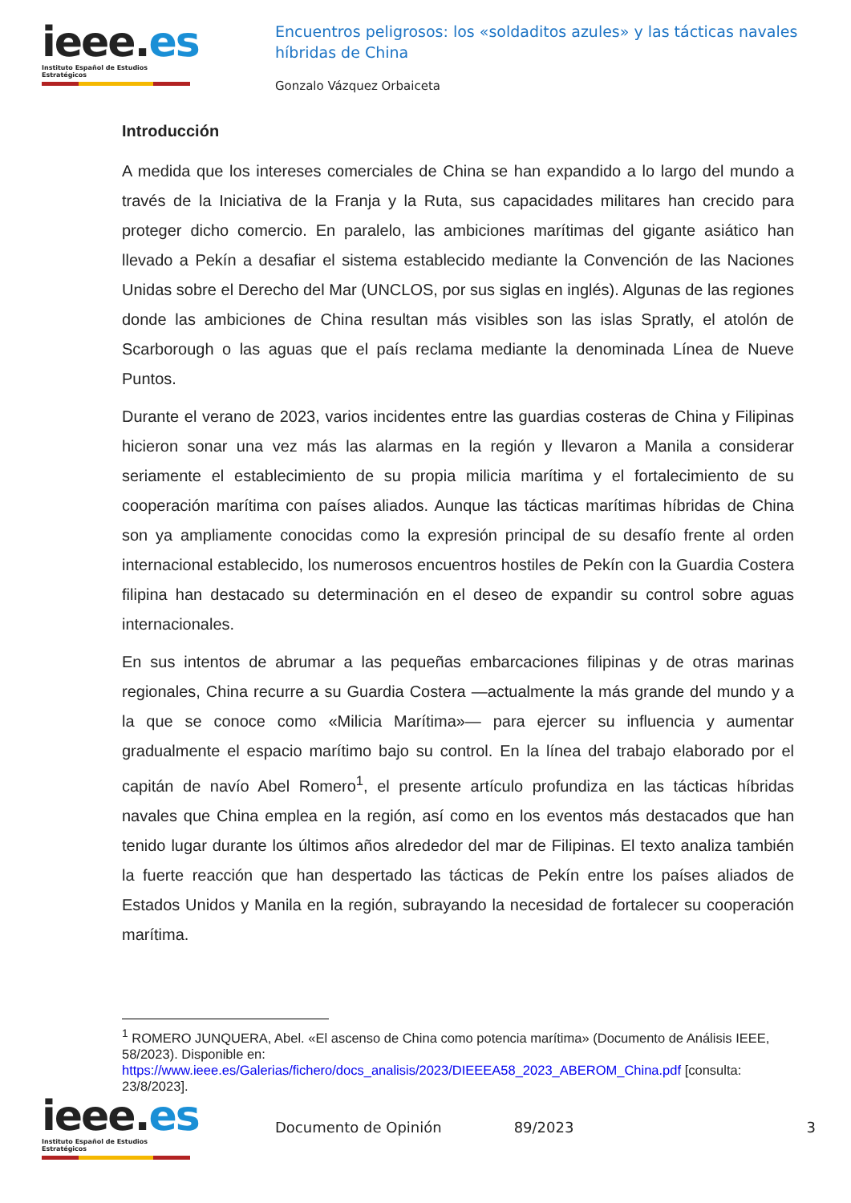ieee.es
Instituto Español de Estudios Estratégicos
Encuentros peligrosos: los «soldaditos azules» y las tácticas navales híbridas de China
Gonzalo Vázquez Orbaiceta
Introducción
A medida que los intereses comerciales de China se han expandido a lo largo del mundo a través de la Iniciativa de la Franja y la Ruta, sus capacidades militares han crecido para proteger dicho comercio. En paralelo, las ambiciones marítimas del gigante asiático han llevado a Pekín a desafiar el sistema establecido mediante la Convención de las Naciones Unidas sobre el Derecho del Mar (UNCLOS, por sus siglas en inglés). Algunas de las regiones donde las ambiciones de China resultan más visibles son las islas Spratly, el atolón de Scarborough o las aguas que el país reclama mediante la denominada Línea de Nueve Puntos.
Durante el verano de 2023, varios incidentes entre las guardias costeras de China y Filipinas hicieron sonar una vez más las alarmas en la región y llevaron a Manila a considerar seriamente el establecimiento de su propia milicia marítima y el fortalecimiento de su cooperación marítima con países aliados. Aunque las tácticas marítimas híbridas de China son ya ampliamente conocidas como la expresión principal de su desafío frente al orden internacional establecido, los numerosos encuentros hostiles de Pekín con la Guardia Costera filipina han destacado su determinación en el deseo de expandir su control sobre aguas internacionales.
En sus intentos de abrumar a las pequeñas embarcaciones filipinas y de otras marinas regionales, China recurre a su Guardia Costera —actualmente la más grande del mundo y a la que se conoce como «Milicia Marítima»— para ejercer su influencia y aumentar gradualmente el espacio marítimo bajo su control. En la línea del trabajo elaborado por el capitán de navío Abel Romero<sup>1</sup>, el presente artículo profundiza en las tácticas híbridas navales que China emplea en la región, así como en los eventos más destacados que han tenido lugar durante los últimos años alrededor del mar de Filipinas. El texto analiza también la fuerte reacción que han despertado las tácticas de Pekín entre los países aliados de Estados Unidos y Manila en la región, subrayando la necesidad de fortalecer su cooperación marítima.
<sup>1</sup> ROMERO JUNQUERA, Abel. «El ascenso de China como potencia marítima» (Documento de Análisis IEEE, 58/2023). Disponible en: https://www.ieee.es/Galerias/fichero/docs_analisis/2023/DIEEEA58_2023_ABEROM_China.pdf [consulta: 23/8/2023].
ieee.es
Instituto Español de Estudios Estratégicos
Documento de Opinión 89/2023 3